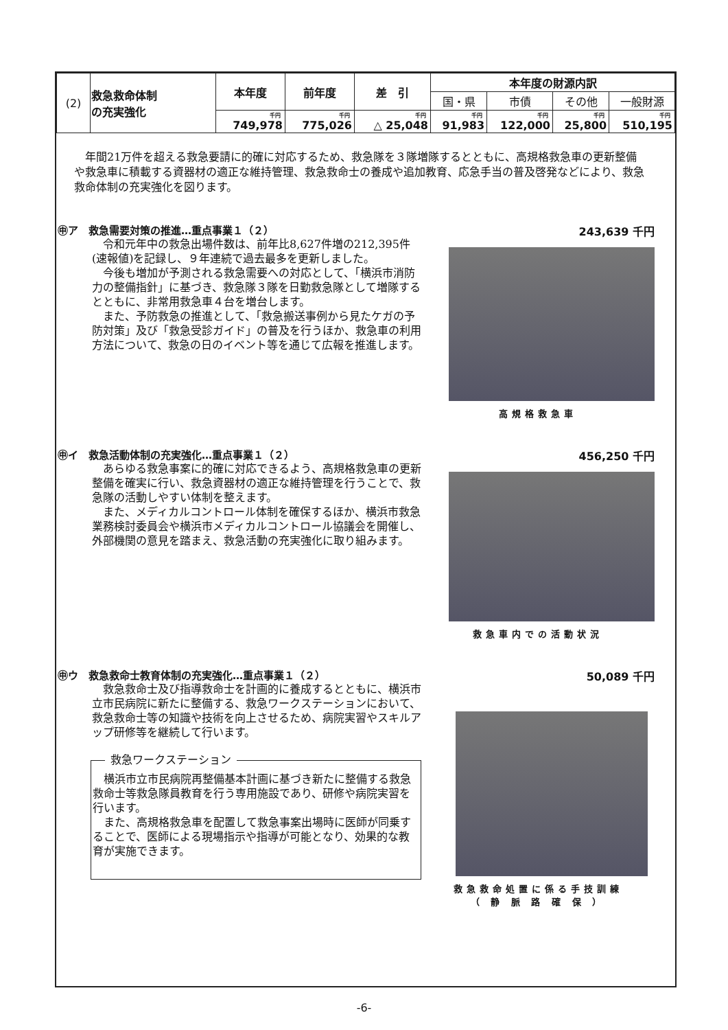| (2) | 救急救命体制 の充実強化 | 本年度 | 前年度 | 差 引 | 本年度の財源内訳 | | | |
| | | | | | 国・県 | 市債 | その他 | 一般財源 |
| | | 千円 749,978 | 千円 775,026 | 千円 △ 25,048 | 千円 91,983 | 千円 122,000 | 千円 25,800 | 千円 510,195 |
年間21万件を超える救急要請に的確に対応するため、救急隊を３隊増隊するとともに、高規格救急車の更新整備や救急車に積載する資器材の適正な維持管理、救急救命士の養成や追加教育、応急手当の普及啓発などにより、救急救命体制の充実強化を図ります。
㊥ア　救急需要対策の推進…重点事業１（２）
令和元年中の救急出場件数は、前年比8,627件増の212,395件(速報値)を記録し、９年連続で過去最多を更新しました。
今後も増加が予測される救急需要への対応として、「横浜市消防力の整備指針」に基づき、救急隊３隊を日勤救急隊として増隊するとともに、非常用救急車４台を増台します。
また、予防救急の推進として、「救急搬送事例から見たケガの予防対策」及び「救急受診ガイド」の普及を行うほか、救急車の利用方法について、救急の日のイベント等を通じて広報を推進します。
243,639 千円
高規格救急車
㊥イ　救急活動体制の充実強化…重点事業１（２）
あらゆる救急事案に的確に対応できるよう、高規格救急車の更新整備を確実に行い、救急資器材の適正な維持管理を行うことで、救急隊の活動しやすい体制を整えます。
また、メディカルコントロール体制を確保するほか、横浜市救急業務検討委員会や横浜市メディカルコントロール協議会を開催し、外部機関の意見を踏まえ、救急活動の充実強化に取り組みます。
456,250 千円
救急車内での活動状況
㊥ウ　救急救命士教育体制の充実強化…重点事業１（２）
救急救命士及び指導救命士を計画的に養成するとともに、横浜市立市民病院に新たに整備する、救急ワークステーションにおいて、救急救命士等の知識や技術を向上させるため、病院実習やスキルアップ研修等を継続して行います。
救急ワークステーション
横浜市立市民病院再整備基本計画に基づき新たに整備する救急救命士等救急隊員教育を行う専用施設であり、研修や病院実習を行います。
また、高規格救急車を配置して救急事案出場時に医師が同乗することで、医師による現場指示や指導が可能となり、効果的な教育が実施できます。
50,089 千円
救急救命処置に係る手技訓練
（ 静 脈 路 確 保 ）
-6-